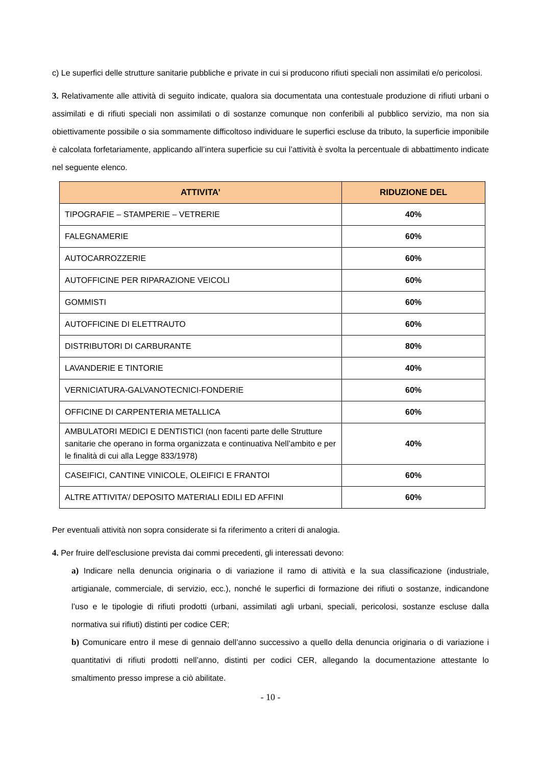c) Le superfici delle strutture sanitarie pubbliche e private in cui si producono rifiuti speciali non assimilati e/o pericolosi.
3. Relativamente alle attività di seguito indicate, qualora sia documentata una contestuale produzione di rifiuti urbani o assimilati e di rifiuti speciali non assimilati o di sostanze comunque non conferibili al pubblico servizio, ma non sia obiettivamente possibile o sia sommamente difficoltoso individuare le superfici escluse da tributo, la superficie imponibile è calcolata forfetariamente, applicando all’intera superficie su cui l’attività è svolta la percentuale di abbattimento indicate nel seguente elenco.
| ATTIVITA’ | RIDUZIONE DEL |
| --- | --- |
| TIPOGRAFIE – STAMPERIE – VETRERIE | 40% |
| FALEGNAMERIE | 60% |
| AUTOCARROZZERIE | 60% |
| AUTOFFICINE PER RIPARAZIONE VEICOLI | 60% |
| GOMMISTI | 60% |
| AUTOFFICINE DI ELETTRAUTO | 60% |
| DISTRIBUTORI DI CARBURANTE | 80% |
| LAVANDERIE E TINTORIE | 40% |
| VERNICIATURA-GALVANOTECNICI-FONDERIE | 60% |
| OFFICINE DI CARPENTERIA METALLICA | 60% |
| AMBULATORI MEDICI E DENTISTICI (non facenti parte delle Strutture sanitarie che operano in forma organizzata e continuativa Nell’ambito e per le finalità di cui alla Legge 833/1978) | 40% |
| CASEIFICI, CANTINE VINICOLE, OLEIFICI E FRANTOI | 60% |
| ALTRE ATTIVITA’/ DEPOSITO MATERIALI EDILI ED AFFINI | 60% |
Per eventuali attività non sopra considerate si fa riferimento a criteri di analogia.
4. Per fruire dell'esclusione prevista dai commi precedenti, gli interessati devono:
a) Indicare nella denuncia originaria o di variazione il ramo di attività e la sua classificazione (industriale, artigianale, commerciale, di servizio, ecc.), nonché le superfici di formazione dei rifiuti o sostanze, indicandone l’uso e le tipologie di rifiuti prodotti (urbani, assimilati agli urbani, speciali, pericolosi, sostanze escluse dalla normativa sui rifiuti) distinti per codice CER;
b) Comunicare entro il mese di gennaio dell’anno successivo a quello della denuncia originaria o di variazione i quantitativi di rifiuti prodotti nell’anno, distinti per codici CER, allegando la documentazione attestante lo smaltimento presso imprese a ciò abilitate.
- 10 -